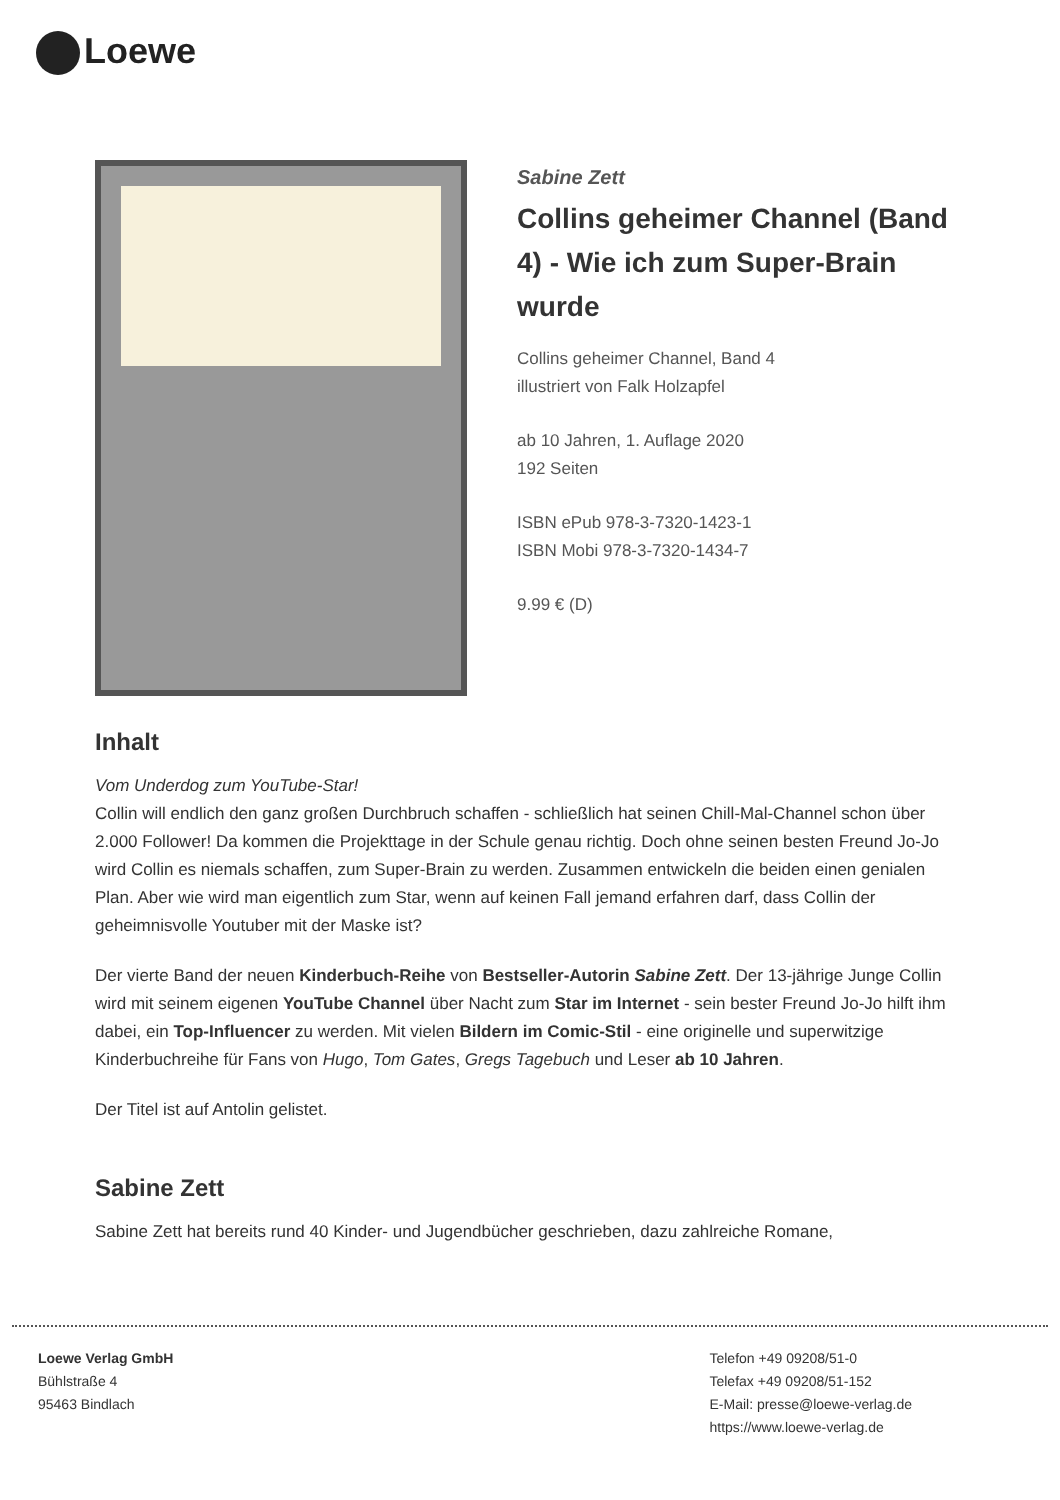Loewe
Sabine Zett
Collins geheimer Channel (Band 4) - Wie ich zum Super-Brain wurde
Collins geheimer Channel, Band 4
illustriert von Falk Holzapfel
ab 10 Jahren, 1. Auflage 2020
192 Seiten
ISBN ePub 978-3-7320-1423-1
ISBN Mobi 978-3-7320-1434-7
9.99 € (D)
Inhalt
Vom Underdog zum YouTube-Star!
Collin will endlich den ganz großen Durchbruch schaffen - schließlich hat seinen Chill-Mal-Channel schon über 2.000 Follower! Da kommen die Projekttage in der Schule genau richtig. Doch ohne seinen besten Freund Jo-Jo wird Collin es niemals schaffen, zum Super-Brain zu werden. Zusammen entwickeln die beiden einen genialen Plan. Aber wie wird man eigentlich zum Star, wenn auf keinen Fall jemand erfahren darf, dass Collin der geheimnisvolle Youtuber mit der Maske ist?
Der vierte Band der neuen Kinderbuch-Reihe von Bestseller-Autorin Sabine Zett. Der 13-jährige Junge Collin wird mit seinem eigenen YouTube Channel über Nacht zum Star im Internet - sein bester Freund Jo-Jo hilft ihm dabei, ein Top-Influencer zu werden. Mit vielen Bildern im Comic-Stil - eine originelle und superwitzige Kinderbuchreihe für Fans von Hugo, Tom Gates, Gregs Tagebuch und Leser ab 10 Jahren.
Der Titel ist auf Antolin gelistet.
Sabine Zett
Sabine Zett hat bereits rund 40 Kinder- und Jugendbücher geschrieben, dazu zahlreiche Romane,
Loewe Verlag GmbH
Bühlstraße 4
95463 Bindlach
Telefon +49 09208/51-0
Telefax +49 09208/51-152
E-Mail: presse@loewe-verlag.de
https://www.loewe-verlag.de